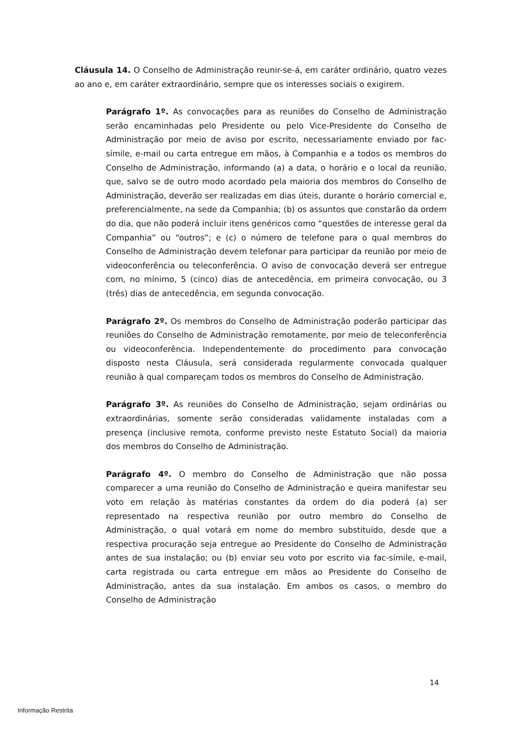Cláusula 14. O Conselho de Administração reunir-se-á, em caráter ordinário, quatro vezes ao ano e, em caráter extraordinário, sempre que os interesses sociais o exigirem.
Parágrafo 1º. As convocações para as reuniões do Conselho de Administração serão encaminhadas pelo Presidente ou pelo Vice-Presidente do Conselho de Administração por meio de aviso por escrito, necessariamente enviado por fac-símile, e-mail ou carta entregue em mãos, à Companhia e a todos os membros do Conselho de Administração, informando (a) a data, o horário e o local da reunião, que, salvo se de outro modo acordado pela maioria dos membros do Conselho de Administração, deverão ser realizadas em dias úteis, durante o horário comercial e, preferencialmente, na sede da Companhia; (b) os assuntos que constarão da ordem do dia, que não poderá incluir itens genéricos como “questões de interesse geral da Companhia” ou “outros”; e (c) o número de telefone para o qual membros do Conselho de Administração devem telefonar para participar da reunião por meio de videoconferência ou teleconferência. O aviso de convocação deverá ser entregue com, no mínimo, 5 (cinco) dias de antecedência, em primeira convocação, ou 3 (três) dias de antecedência, em segunda convocação.
Parágrafo 2º. Os membros do Conselho de Administração poderão participar das reuniões do Conselho de Administração remotamente, por meio de teleconferência ou videoconferência. Independentemente do procedimento para convocação disposto nesta Cláusula, será considerada regularmente convocada qualquer reunião à qual compareçam todos os membros do Conselho de Administração.
Parágrafo 3º. As reuniões do Conselho de Administração, sejam ordinárias ou extraordinárias, somente serão consideradas validamente instaladas com a presença (inclusive remota, conforme previsto neste Estatuto Social) da maioria dos membros do Conselho de Administração.
Parágrafo 4º. O membro do Conselho de Administração que não possa comparecer a uma reunião do Conselho de Administração e queira manifestar seu voto em relação às matérias constantes da ordem do dia poderá (a) ser representado na respectiva reunião por outro membro do Conselho de Administração, o qual votará em nome do membro substituído, desde que a respectiva procuração seja entregue ao Presidente do Conselho de Administração antes de sua instalação; ou (b) enviar seu voto por escrito via fac-símile, e-mail, carta registrada ou carta entregue em mãos ao Presidente do Conselho de Administração, antes da sua instalação. Em ambos os casos, o membro do Conselho de Administração
14
Informação Restrita